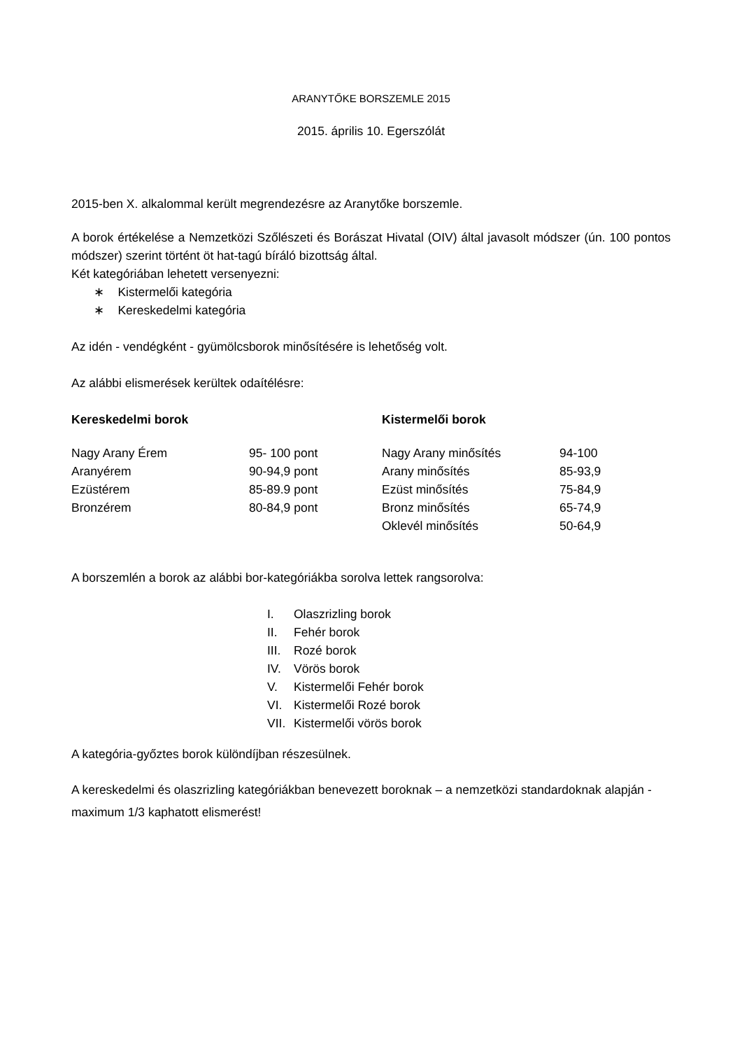ARANYTŐKE BORSZEMLE 2015
2015. április 10. Egerszólát
2015-ben X. alkalommal került megrendezésre az Aranytőke borszemle.
A borok értékelése a Nemzetközi Szőlészeti és Borászat Hivatal (OIV) által javasolt módszer (ún. 100 pontos módszer) szerint történt öt hat-tagú bíráló bizottság által.
Két kategóriában lehetett versenyezni:
∗ Kistermelői kategória
∗ Kereskedelmi kategória
Az idén - vendégként - gyümölcsborok minősítésére is lehetőség volt.
Az alábbi elismerések kerültek odaítélésre:
| Kereskedelmi borok | | Kistermelői borok | |
| Nagy Arany Érem | 95- 100 pont | Nagy Arany minősítés | 94-100 |
| Aranyérem | 90-94,9 pont | Arany minősítés | 85-93,9 |
| Ezüstérem | 85-89.9 pont | Ezüst minősítés | 75-84,9 |
| Bronzérem | 80-84,9 pont | Bronz minősítés | 65-74,9 |
| | | Oklevél minősítés | 50-64,9 |
A borszemlén a borok az alábbi bor-kategóriákba sorolva lettek rangsorolva:
| I. | Olaszrizling borok |
| II. | Fehér borok |
| III. | Rozé borok |
| IV. | Vörös borok |
| V. | Kistermelői Fehér borok |
| VI. | Kistermelői Rozé borok |
| VII. | Kistermelői vörös borok |
A kategória-győztes borok különdíjban részesülnek.
A kereskedelmi és olaszrizling kategóriákban benevezett boroknak – a nemzetközi standardoknak alapján - maximum 1/3 kaphatott elismerést!